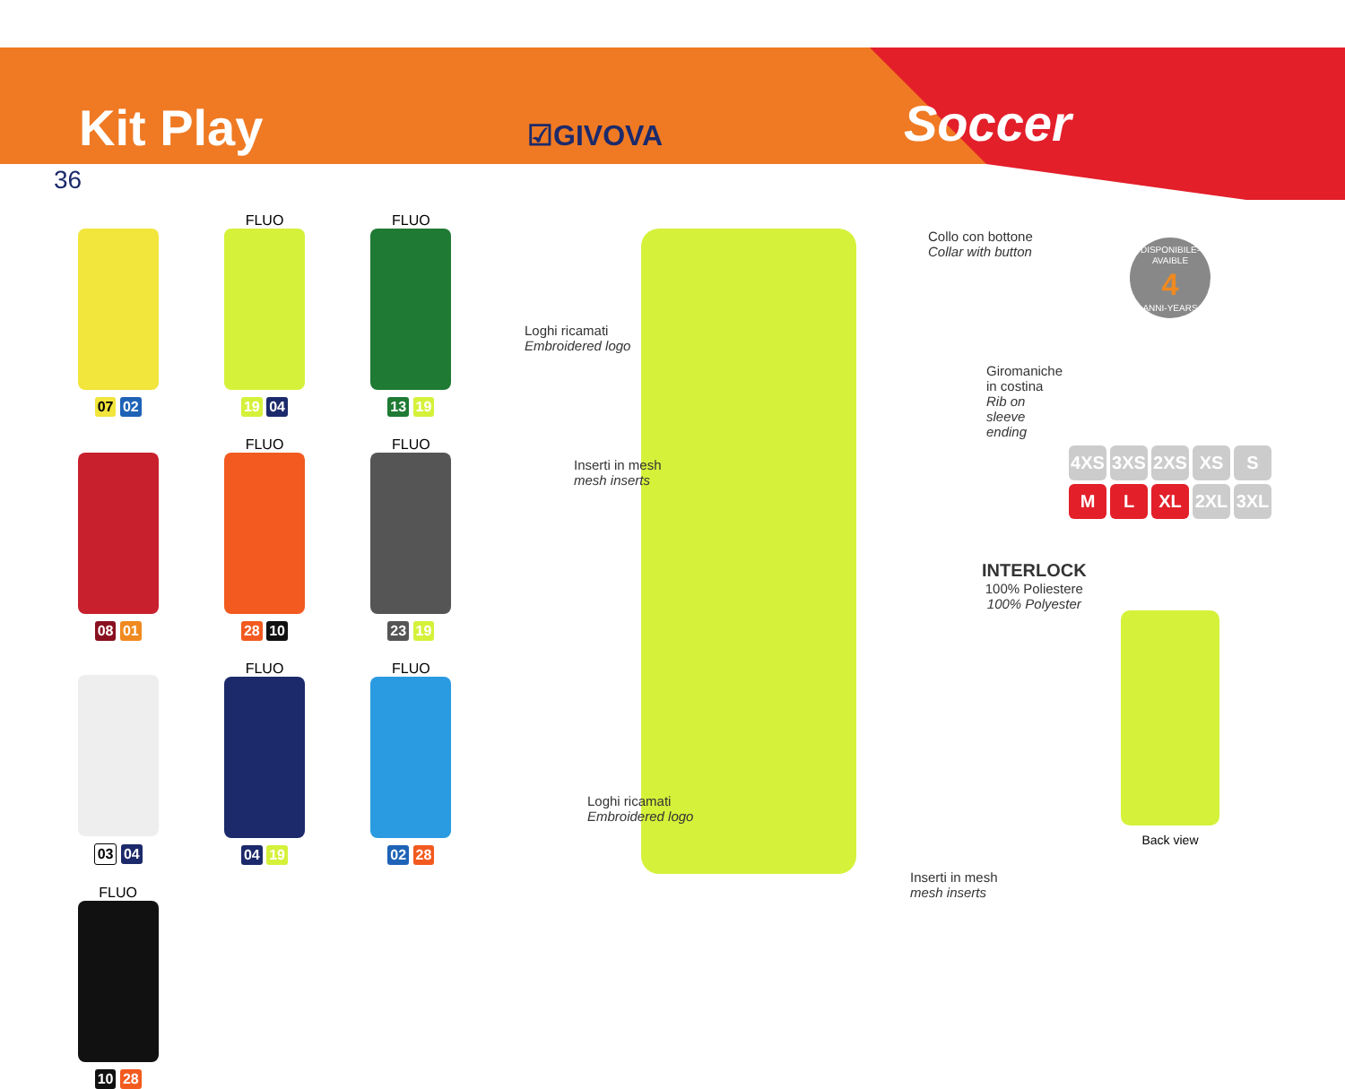Kit Play
☑GIVOVA
Soccer
36
07 02
FLUO
19 04
FLUO
13 19
08 01
FLUO
28 10
FLUO
23 19
03 04
FLUO
04 19
FLUO
02 28
FLUO
10 28
Collo con bottone
Collar with button
Loghi ricamati
Embroidered logo
Giromaniche in costina
Rib on sleeve ending
Inserti in mesh
mesh inserts
INTERLOCK
100% Poliestere
100% Polyester
Loghi ricamati
Embroidered logo
Inserti in mesh
mesh inserts
DISPONIBILE-AVAIBLE
4
ANNI-YEARS
4XS 3XS 2XS XS S
M L XL 2XL 3XL
Back view